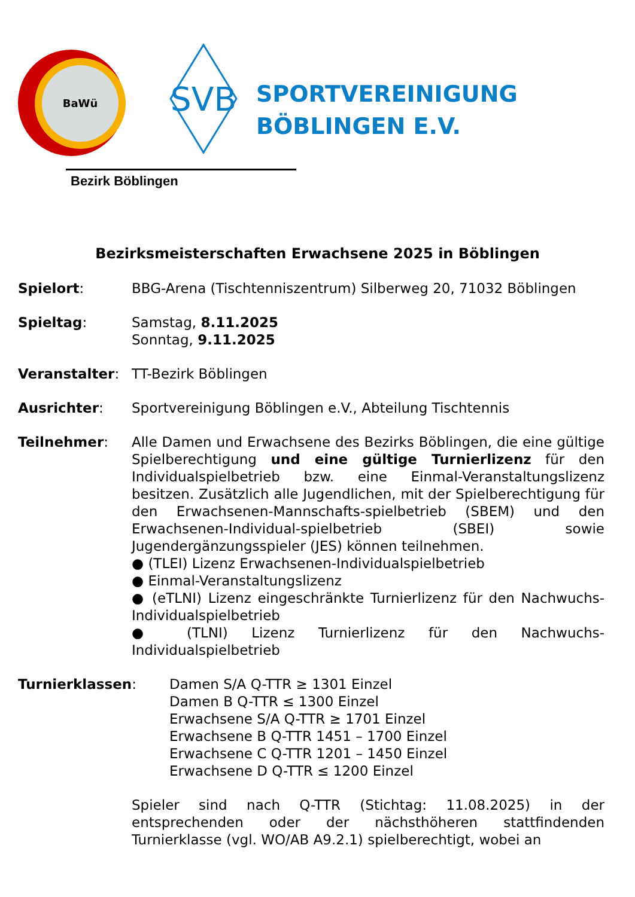BaWü
SVB
SPORTVEREINIGUNG
BÖBLINGEN E.V.
Bezirk Böblingen
Bezirksmeisterschaften Erwachsene 2025 in Böblingen
Spielort: BBG-Arena (Tischtenniszentrum) Silberweg 20, 71032 Böblingen
Spieltag: Samstag, 8.11.2025
Sonntag, 9.11.2025
Veranstalter: TT-Bezirk Böblingen
Ausrichter: Sportvereinigung Böblingen e.V., Abteilung Tischtennis
Teilnehmer: Alle Damen und Erwachsene des Bezirks Böblingen, die eine gültige Spielberechtigung und eine gültige Turnierlizenz für den Individualspielbetrieb bzw. eine Einmal-Veranstaltungslizenz besitzen. Zusätzlich alle Jugendlichen, mit der Spielberechtigung für den Erwachsenen-Mannschafts-spielbetrieb (SBEM) und den Erwachsenen-Individual-spielbetrieb (SBEI) sowie Jugendergänzungsspieler (JES) können teilnehmen.
● (TLEI) Lizenz Erwachsenen-Individualspielbetrieb
● Einmal-Veranstaltungslizenz
● (eTLNI) Lizenz eingeschränkte Turnierlizenz für den Nachwuchs-Individualspielbetrieb
● (TLNI) Lizenz Turnierlizenz für den Nachwuchs-Individualspielbetrieb
Turnierklassen: Damen S/A Q-TTR ≥ 1301 Einzel
Damen B Q-TTR ≤ 1300 Einzel
Erwachsene S/A Q-TTR ≥ 1701 Einzel
Erwachsene B Q-TTR 1451 – 1700 Einzel
Erwachsene C Q-TTR 1201 – 1450 Einzel
Erwachsene D Q-TTR ≤ 1200 Einzel
Spieler sind nach Q-TTR (Stichtag: 11.08.2025) in der entsprechenden oder der nächsthöheren stattfindenden Turnierklasse (vgl. WO/AB A9.2.1) spielberechtigt, wobei an